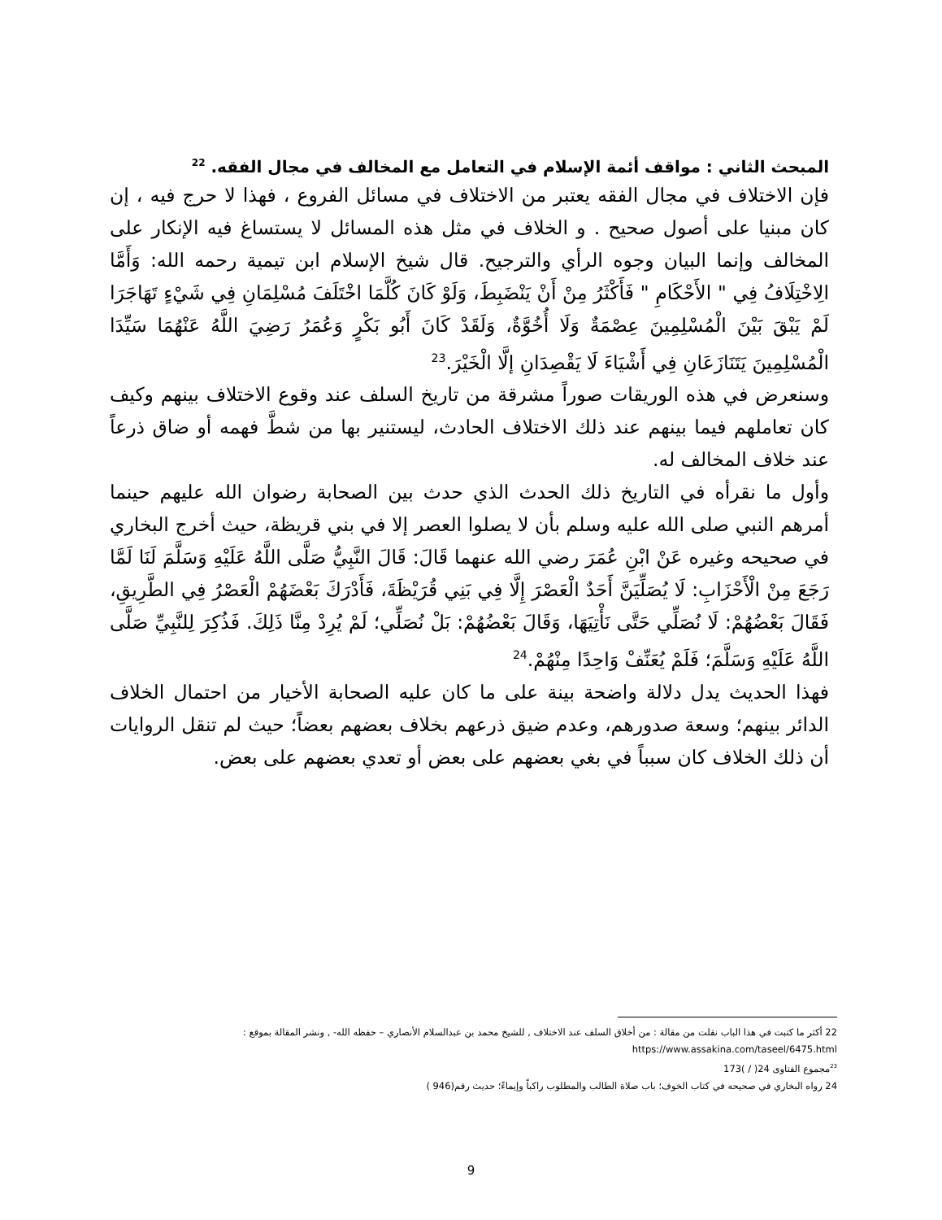المبحث الثاني : مواقف أئمة الإسلام في التعامل مع المخالف في مجال الفقه. <sup>22</sup>
فإن الاختلاف في مجال الفقه يعتبر من الاختلاف في مسائل الفروع ، فهذا لا حرج فيه ، إن كان مبنيا على أصول صحيح . و الخلاف في مثل هذه المسائل لا يستساغ فيه الإنكار على المخالف وإنما البيان وجوه الرأي والترجيح. قال شيخ الإسلام ابن تيمية رحمه الله: وَأَمَّا الِاخْتِلَافُ فِي " الأَحْكَامِ " فَأَكْثَرُ مِنْ أَنْ يَنْضَبِطَ، وَلَوْ كَانَ كُلَّمَا اخْتَلَفَ مُسْلِمَانِ فِي شَيْءٍ تَهَاجَرَا لَمْ يَبْقَ بَيْنَ الْمُسْلِمِينَ عِصْمَةٌ وَلَا أُخُوَّةٌ، وَلَقَدْ كَانَ أَبُو بَكْرٍ وَعُمَرُ رَضِيَ اللَّهُ عَنْهُمَا سَيِّدَا الْمُسْلِمِينَ يَتَنَازَعَانِ فِي أَشْيَاءَ لَا يَقْصِدَانِ إلَّا الْخَيْرَ.<sup>23</sup>
وسنعرض في هذه الوريقات صوراً مشرقة من تاريخ السلف عند وقوع الاختلاف بينهم وكيف كان تعاملهم فيما بينهم عند ذلك الاختلاف الحادث، ليستنير بها من شطَّ فهمه أو ضاق ذرعاً عند خلاف المخالف له.
وأول ما نقرأه في التاريخ ذلك الحدث الذي حدث بين الصحابة رضوان الله عليهم حينما أمرهم النبي صلى الله عليه وسلم بأن لا يصلوا العصر إلا في بني قريظة، حيث أخرج البخاري في صحيحه وغيره عَنْ ابْنِ عُمَرَ رضي الله عنهما قَالَ: قَالَ النَّبِيُّ صَلَّى اللَّهُ عَلَيْهِ وَسَلَّمَ لَنَا لَمَّا رَجَعَ مِنْ الْأَحْزَابِ: لَا يُصَلِّيَنَّ أَحَدٌ الْعَصْرَ إِلَّا فِي بَنِي قُرَيْظَةَ، فَأَدْرَكَ بَعْضَهُمْ الْعَصْرُ فِي الطَّرِيقِ، فَقَالَ بَعْضُهُمْ: لَا نُصَلِّي حَتَّى نَأْتِيَهَا، وَقَالَ بَعْضُهُمْ: بَلْ نُصَلِّي؛ لَمْ يُرِدْ مِنَّا ذَلِكَ. فَذُكِرَ لِلنَّبِيِّ صَلَّى اللَّهُ عَلَيْهِ وَسَلَّمَ؛ فَلَمْ يُعَنِّفْ وَاحِدًا مِنْهُمْ.<sup>24</sup>
فهذا الحديث يدل دلالة واضحة بينة على ما كان عليه الصحابة الأخيار من احتمال الخلاف الدائر بينهم؛ وسعة صدورهم، وعدم ضيق ذرعهم بخلاف بعضهم بعضاً؛ حيث لم تنقل الروايات أن ذلك الخلاف كان سبباً في بغي بعضهم على بعض أو تعدي بعضهم على بعض.
22 أكثر ما كتبت في هذا الباب نقلت من مقالة : من أخلاق السلف عند الاختلاف , للشيخ محمد بن عبدالسلام الأنصاري – حفظه الله- , ونشر المقالة بموقع : https://www.assakina.com/taseel/6475.html
<sup>23</sup> مجموع الفتاوى 24( / )173
24 رواه البخاري في صحيحه في كتاب الخوف؛ باب صلاة الطالب والمطلوب راكباً وإيماءً؛ حديث رقم(946 )
9